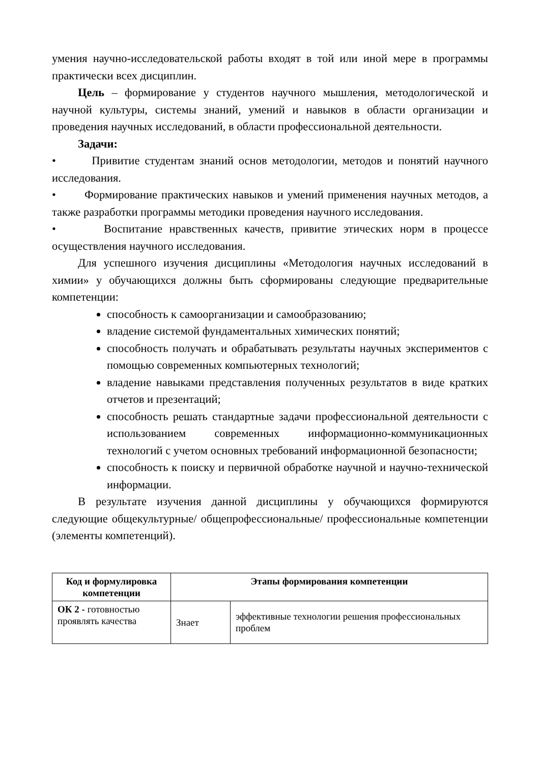умения научно-исследовательской работы входят в той или иной мере в программы практически всех дисциплин.
Цель – формирование у студентов научного мышления, методологической и научной культуры, системы знаний, умений и навыков в области организации и проведения научных исследований, в области профессиональной деятельности.
Задачи:
• Привитие студентам знаний основ методологии, методов и понятий научного исследования.
• Формирование практических навыков и умений применения научных методов, а также разработки программы методики проведения научного исследования.
• Воспитание нравственных качеств, привитие этических норм в процессе осуществления научного исследования.
Для успешного изучения дисциплины «Методология научных исследований в химии» у обучающихся должны быть сформированы следующие предварительные компетенции:
способность к самоорганизации и самообразованию;
владение системой фундаментальных химических понятий;
способность получать и обрабатывать результаты научных экспериментов с помощью современных компьютерных технологий;
владение навыками представления полученных результатов в виде кратких отчетов и презентаций;
способность решать стандартные задачи профессиональной деятельности с использованием современных информационно-коммуникационных технологий с учетом основных требований информационной безопасности;
способность к поиску и первичной обработке научной и научно-технической информации.
В результате изучения данной дисциплины у обучающихся формируются следующие общекультурные/ общепрофессиональные/ профессиональные компетенции (элементы компетенций).
| Код и формулировка компетенции | Этапы формирования компетенции | |
| --- | --- | --- |
| ОК 2 - готовностью проявлять качества | Знает | эффективные технологии решения профессиональных проблем |